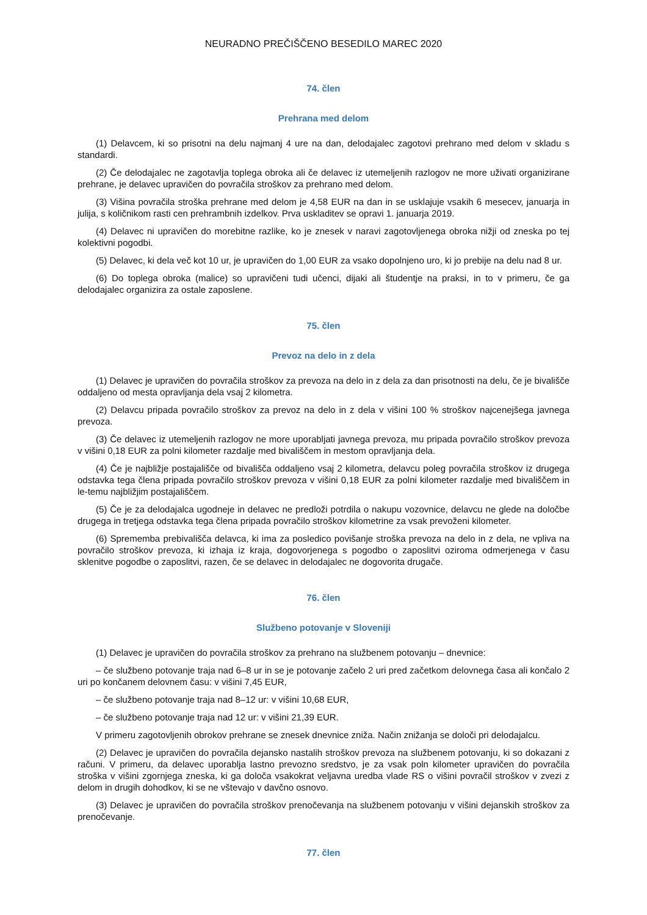NEURADNO PREČIŠČENO BESEDILO MAREC 2020
74. člen
Prehrana med delom
(1) Delavcem, ki so prisotni na delu najmanj 4 ure na dan, delodajalec zagotovi prehrano med delom v skladu s standardi.
(2) Če delodajalec ne zagotavlja toplega obroka ali če delavec iz utemeljenih razlogov ne more uživati organizirane prehrane, je delavec upravičen do povračila stroškov za prehrano med delom.
(3) Višina povračila stroška prehrane med delom je 4,58 EUR na dan in se usklajuje vsakih 6 mesecev, januarja in julija, s količnikom rasti cen prehrambnih izdelkov. Prva uskladitev se opravi 1. januarja 2019.
(4) Delavec ni upravičen do morebitne razlike, ko je znesek v naravi zagotovljenega obroka nižji od zneska po tej kolektivni pogodbi.
(5) Delavec, ki dela več kot 10 ur, je upravičen do 1,00 EUR za vsako dopolnjeno uro, ki jo prebije na delu nad 8 ur.
(6) Do toplega obroka (malice) so upravičeni tudi učenci, dijaki ali študentje na praksi, in to v primeru, če ga delodajalec organizira za ostale zaposlene.
75. člen
Prevoz na delo in z dela
(1) Delavec je upravičen do povračila stroškov za prevoza na delo in z dela za dan prisotnosti na delu, če je bivališče oddaljeno od mesta opravljanja dela vsaj 2 kilometra.
(2) Delavcu pripada povračilo stroškov za prevoz na delo in z dela v višini 100 % stroškov najcenejšega javnega prevoza.
(3) Če delavec iz utemeljenih razlogov ne more uporabljati javnega prevoza, mu pripada povračilo stroškov prevoza v višini 0,18 EUR za polni kilometer razdalje med bivališčem in mestom opravljanja dela.
(4) Če je najbližje postajališče od bivališča oddaljeno vsaj 2 kilometra, delavcu poleg povračila stroškov iz drugega odstavka tega člena pripada povračilo stroškov prevoza v višini 0,18 EUR za polni kilometer razdalje med bivališčem in le-temu najbližjim postajališčem.
(5) Če je za delodajalca ugodneje in delavec ne predloži potrdila o nakupu vozovnice, delavcu ne glede na določbe drugega in tretjega odstavka tega člena pripada povračilo stroškov kilometrine za vsak prevoženi kilometer.
(6) Sprememba prebivališča delavca, ki ima za posledico povišanje stroška prevoza na delo in z dela, ne vpliva na povračilo stroškov prevoza, ki izhaja iz kraja, dogovorjenega s pogodbo o zaposlitvi oziroma odmerjenega v času sklenitve pogodbe o zaposlitvi, razen, če se delavec in delodajalec ne dogovorita drugače.
76. člen
Službeno potovanje v Sloveniji
(1) Delavec je upravičen do povračila stroškov za prehrano na službenem potovanju – dnevnice:
– če službeno potovanje traja nad 6–8 ur in se je potovanje začelo 2 uri pred začetkom delovnega časa ali končalo 2 uri po končanem delovnem času: v višini 7,45 EUR,
– če službeno potovanje traja nad 8–12 ur: v višini 10,68 EUR,
– če službeno potovanje traja nad 12 ur: v višini 21,39 EUR.
V primeru zagotovljenih obrokov prehrane se znesek dnevnice zniža. Način znižanja se določi pri delodajalcu.
(2) Delavec je upravičen do povračila dejansko nastalih stroškov prevoza na službenem potovanju, ki so dokazani z računi. V primeru, da delavec uporablja lastno prevozno sredstvo, je za vsak poln kilometer upravičen do povračila stroška v višini zgornjega zneska, ki ga določa vsakokrat veljavna uredba vlade RS o višini povračil stroškov v zvezi z delom in drugih dohodkov, ki se ne vštevajo v davčno osnovo.
(3) Delavec je upravičen do povračila stroškov prenočevanja na službenem potovanju v višini dejanskih stroškov za prenočevanje.
77. člen